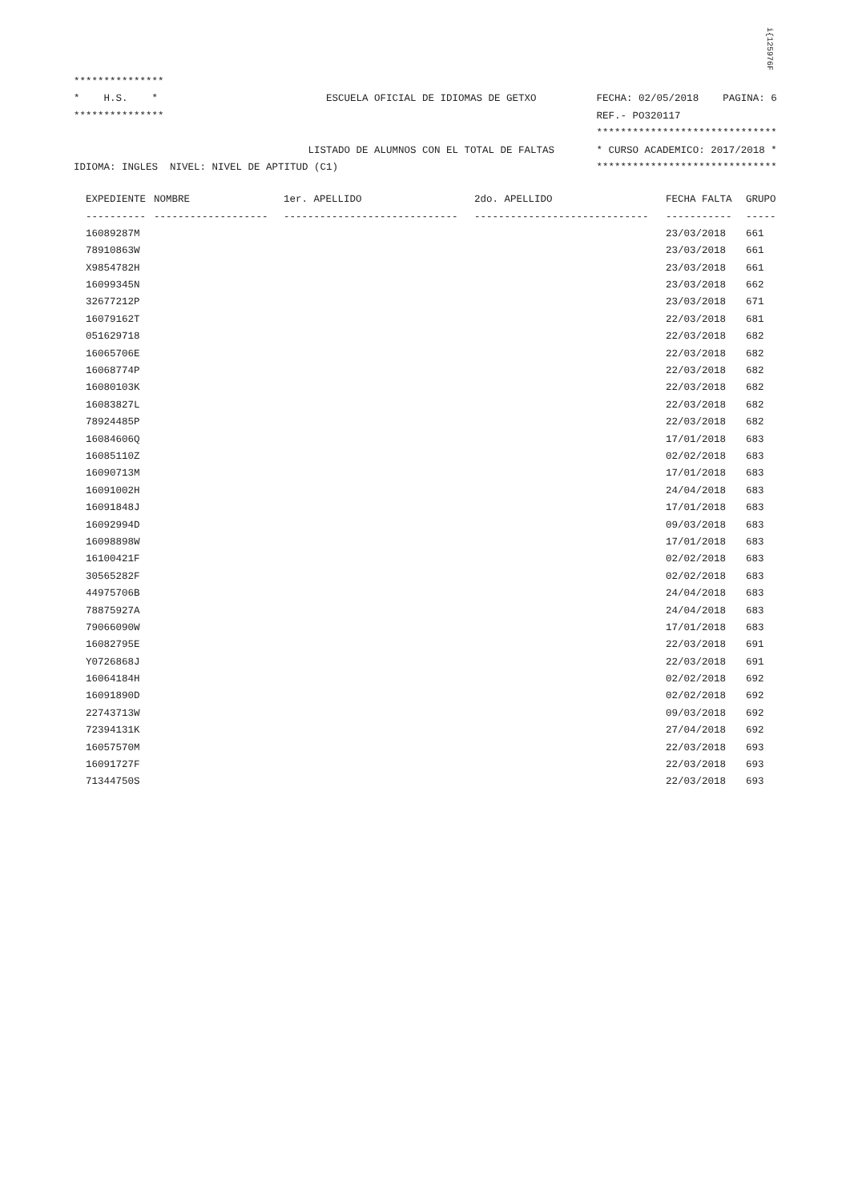i{125976F
***************
*    H.S.    *                            ESCUELA OFICIAL DE IDIOMAS DE GETXO          FECHA: 02/05/2018    PAGINA: 6
***************                                                                        REF.- PO320117
                                                                                       ******************************
                                       LISTADO DE ALUMNOS CON EL TOTAL DE FALTAS       * CURSO ACADEMICO: 2017/2018 *
IDIOMA: INGLES  NIVEL: NIVEL DE APTITUD (C1)                                           ******************************
| EXPEDIENTE | NOMBRE | 1er. APELLIDO | 2do. APELLIDO | FECHA FALTA | GRUPO |
| --- | --- | --- | --- | --- | --- |
| ---------- | ------------------- | ----------------------------- | ----------------------------- | ----------- | ----- |
| 16089287M | | | | 23/03/2018 | 661 |
| 78910863W | | | | 23/03/2018 | 661 |
| X9854782H | | | | 23/03/2018 | 661 |
| 16099345N | | | | 23/03/2018 | 662 |
| 32677212P | | | | 23/03/2018 | 671 |
| 16079162T | | | | 22/03/2018 | 681 |
| 051629718 | | | | 22/03/2018 | 682 |
| 16065706E | | | | 22/03/2018 | 682 |
| 16068774P | | | | 22/03/2018 | 682 |
| 16080103K | | | | 22/03/2018 | 682 |
| 16083827L | | | | 22/03/2018 | 682 |
| 78924485P | | | | 22/03/2018 | 682 |
| 16084606Q | | | | 17/01/2018 | 683 |
| 16085110Z | | | | 02/02/2018 | 683 |
| 16090713M | | | | 17/01/2018 | 683 |
| 16091002H | | | | 24/04/2018 | 683 |
| 16091848J | | | | 17/01/2018 | 683 |
| 16092994D | | | | 09/03/2018 | 683 |
| 16098898W | | | | 17/01/2018 | 683 |
| 16100421F | | | | 02/02/2018 | 683 |
| 30565282F | | | | 02/02/2018 | 683 |
| 44975706B | | | | 24/04/2018 | 683 |
| 78875927A | | | | 24/04/2018 | 683 |
| 79066090W | | | | 17/01/2018 | 683 |
| 16082795E | | | | 22/03/2018 | 691 |
| Y0726868J | | | | 22/03/2018 | 691 |
| 16064184H | | | | 02/02/2018 | 692 |
| 16091890D | | | | 02/02/2018 | 692 |
| 22743713W | | | | 09/03/2018 | 692 |
| 72394131K | | | | 27/04/2018 | 692 |
| 16057570M | | | | 22/03/2018 | 693 |
| 16091727F | | | | 22/03/2018 | 693 |
| 71344750S | | | | 22/03/2018 | 693 |